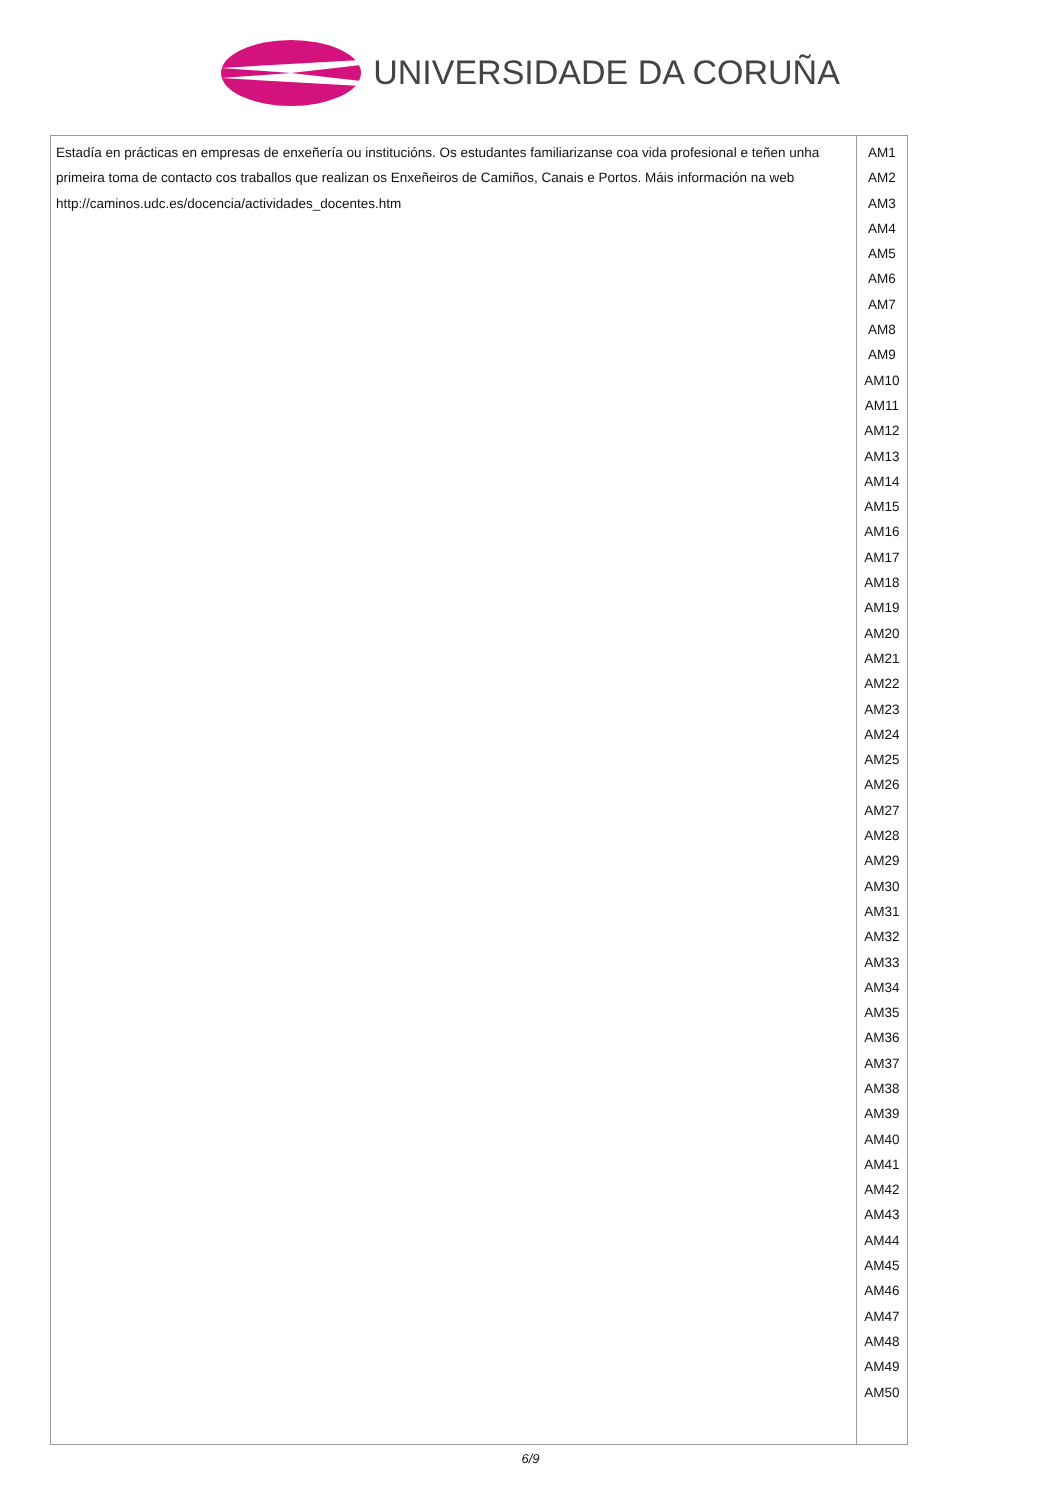UNIVERSIDADE DA CORUÑA
| Estadía en prácticas en empresas de enxeñería ou institucións. Os estudantes familiarizanse coa vida profesional e teñen unha primeira toma de contacto cos traballos que realizan os Enxeñeiros de Camiños, Canais e Portos. Máis información na web http://caminos.udc.es/docencia/actividades_docentes.htm | AM1 AM2 AM3 AM4 AM5 AM6 AM7 AM8 AM9 AM10 AM11 AM12 AM13 AM14 AM15 AM16 AM17 AM18 AM19 AM20 AM21 AM22 AM23 AM24 AM25 AM26 AM27 AM28 AM29 AM30 AM31 AM32 AM33 AM34 AM35 AM36 AM37 AM38 AM39 AM40 AM41 AM42 AM43 AM44 AM45 AM46 AM47 AM48 AM49 AM50 |
6/9